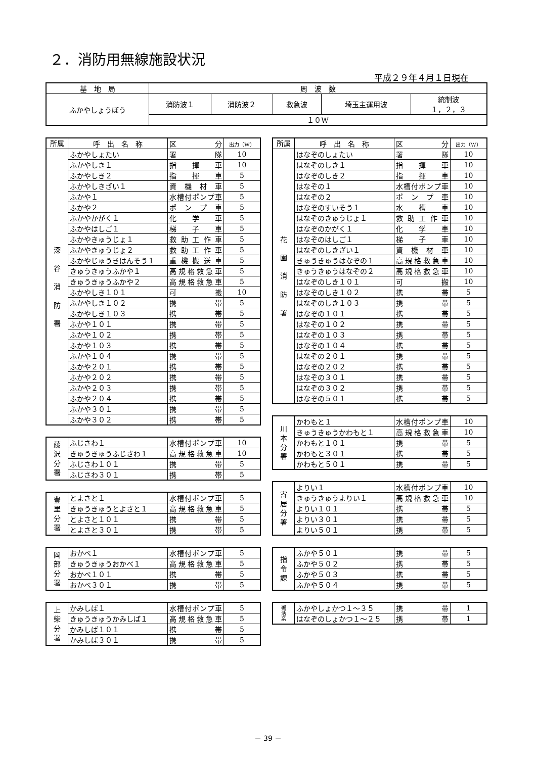２．消防用無線施設状況
平成２９年４月１日現在
| 基 地 局 | 周 波 数 | | | | |
| ふかやしょうぼう | 消防波１ | 消防波２ | 救急波 | 埼玉主運用波 | 統制波 １，２，３ |
| | １０W | | | | |
| 所属 | 呼 出 名 称 | 区分 | 出力（W） |
| --- | --- | --- | --- |
| 深 谷 消 防 署 | ふかやしょたい | 署隊 | 10 |
| | ふかやしき１ | 指揮車 | 10 |
| | ふかやしき２ | 指揮車 | 5 |
| | ふかやしきざい１ | 資機材車 | 5 |
| | ふかや１ | 水槽付ポンプ車 | 5 |
| | ふかや２ | ポンプ車 | 5 |
| | ふかやかがく１ | 化学車 | 5 |
| | ふかやはしご１ | 梯子車 | 5 |
| | ふかやきゅうじょ１ | 救助工作車 | 5 |
| | ふかやきゅうじょ２ | 救助工作車 | 5 |
| | ふかやじゅうきはんそう１ | 重機搬送車 | 5 |
| | きゅうきゅうふかや１ | 高規格救急車 | 5 |
| | きゅうきゅうふかや２ | 高規格救急車 | 5 |
| | ふかやしき１０１ | 可搬 | 10 |
| | ふかやしき１０２ | 携帯 | 5 |
| | ふかやしき１０３ | 携帯 | 5 |
| | ふかや１０１ | 携帯 | 5 |
| | ふかや１０２ | 携帯 | 5 |
| | ふかや１０３ | 携帯 | 5 |
| | ふかや１０４ | 携帯 | 5 |
| | ふかや２０１ | 携帯 | 5 |
| | ふかや２０２ | 携帯 | 5 |
| | ふかや２０３ | 携帯 | 5 |
| | ふかや２０４ | 携帯 | 5 |
| | ふかや３０１ | 携帯 | 5 |
| | ふかや３０２ | 携帯 | 5 |
| 藤 沢 分 署 | ふじさわ１ | 水槽付ポンプ車 | 10 |
| | きゅうきゅうふじさわ１ | 高規格救急車 | 10 |
| | ふじさわ１０１ | 携帯 | 5 |
| | ふじさわ３０１ | 携帯 | 5 |
| 豊 里 分 署 | とよさと１ | 水槽付ポンプ車 | 5 |
| | きゅうきゅうとよさと１ | 高規格救急車 | 5 |
| | とよさと１０１ | 携帯 | 5 |
| | とよさと３０１ | 携帯 | 5 |
| 岡 部 分 署 | おかべ１ | 水槽付ポンプ車 | 5 |
| | きゅうきゅうおかべ１ | 高規格救急車 | 5 |
| | おかべ１０１ | 携帯 | 5 |
| | おかべ３０１ | 携帯 | 5 |
| 上 柴 分 署 | かみしば１ | 水槽付ポンプ車 | 5 |
| | きゅうきゅうかみしば１ | 高規格救急車 | 5 |
| | かみしば１０１ | 携帯 | 5 |
| | かみしば３０１ | 携帯 | 5 |
| 所属 | 呼 出 名 称 | 区分 | 出力（W） |
| --- | --- | --- | --- |
| 花 園 消 防 署 | はなぞのしょたい | 署隊 | 10 |
| | はなぞのしき１ | 指揮車 | 10 |
| | はなぞのしき２ | 指揮車 | 10 |
| | はなぞの１ | 水槽付ポンプ車 | 10 |
| | はなぞの２ | ポンプ車 | 10 |
| | はなぞのすいそう１ | 水槽車 | 10 |
| | はなぞのきゅうじょ１ | 救助工作車 | 10 |
| | はなぞのかがく１ | 化学車 | 10 |
| | はなぞのはしご１ | 梯子車 | 10 |
| | はなぞのしきざい１ | 資機材車 | 10 |
| | きゅうきゅうはなぞの１ | 高規格救急車 | 10 |
| | きゅうきゅうはなぞの２ | 高規格救急車 | 10 |
| | はなぞのしき１０１ | 可搬 | 10 |
| | はなぞのしき１０２ | 携帯 | 5 |
| | はなぞのしき１０３ | 携帯 | 5 |
| | はなぞの１０１ | 携帯 | 5 |
| | はなぞの１０２ | 携帯 | 5 |
| | はなぞの１０３ | 携帯 | 5 |
| | はなぞの１０４ | 携帯 | 5 |
| | はなぞの２０１ | 携帯 | 5 |
| | はなぞの２０２ | 携帯 | 5 |
| | はなぞの３０１ | 携帯 | 5 |
| | はなぞの３０２ | 携帯 | 5 |
| | はなぞの５０１ | 携帯 | 5 |
| 川 本 分 署 | かわもと１ | 水槽付ポンプ車 | 10 |
| | きゅうきゅうかわもと１ | 高規格救急車 | 10 |
| | かわもと１０１ | 携帯 | 5 |
| | かわもと３０１ | 携帯 | 5 |
| | かわもと５０１ | 携帯 | 5 |
| 寄 居 分 署 | よりい１ | 水槽付ポンプ車 | 10 |
| | きゅうきゅうよりい１ | 高規格救急車 | 10 |
| | よりい１０１ | 携帯 | 5 |
| | よりい３０１ | 携帯 | 5 |
| | よりい５０１ | 携帯 | 5 |
| 指 令 課 | ふかや５０１ | 携帯 | 5 |
| | ふかや５０２ | 携帯 | 5 |
| | ふかや５０３ | 携帯 | 5 |
| | ふかや５０４ | 携帯 | 5 |
| 署 活 系 | ふかやしょかつ１～３５ | 携帯 | 1 |
| | はなぞのしょかつ１～２５ | 携帯 | 1 |
－ 39 －